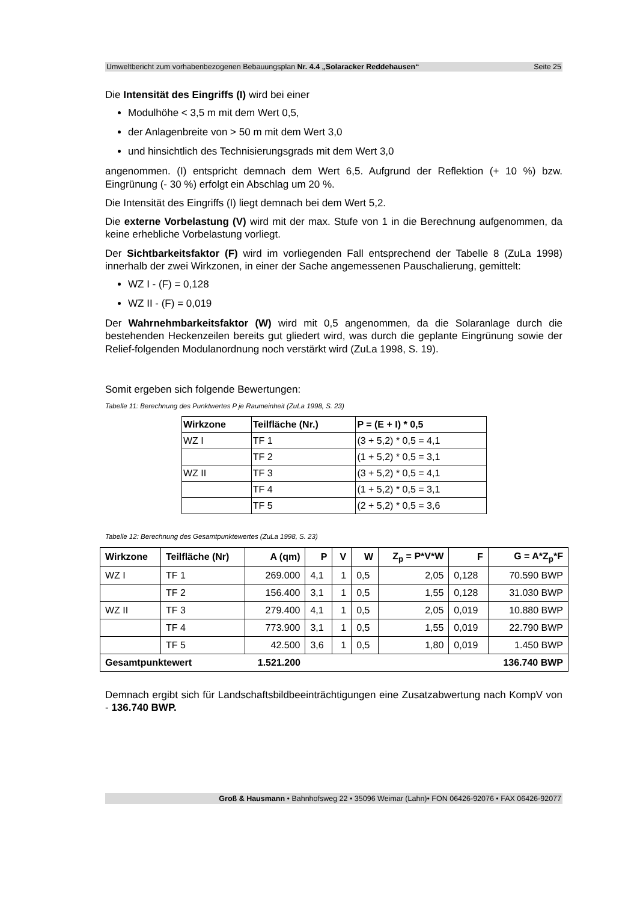Umweltbericht zum vorhabenbezogenen Bebauungsplan Nr. 4.4 „Solaracker Reddehausen“Seite 25
Die Intensität des Eingriffs (I) wird bei einer
Modulhöhe < 3,5 m mit dem Wert 0,5,
der Anlagenbreite von > 50 m mit dem Wert 3,0
und hinsichtlich des Technisierungsgrads mit dem Wert 3,0
angenommen. (I) entspricht demnach dem Wert 6,5. Aufgrund der Reflektion (+ 10 %) bzw. Eingrünung (- 30 %) erfolgt ein Abschlag um 20 %.
Die Intensität des Eingriffs (I) liegt demnach bei dem Wert 5,2.
Die externe Vorbelastung (V) wird mit der max. Stufe von 1 in die Berechnung aufgenommen, da keine erhebliche Vorbelastung vorliegt.
Der Sichtbarkeitsfaktor (F) wird im vorliegenden Fall entsprechend der Tabelle 8 (ZuLa 1998) innerhalb der zwei Wirkzonen, in einer der Sache angemessenen Pauschalierung, gemittelt:
WZ I - (F) = 0,128
WZ II - (F) = 0,019
Der Wahrnehmbarkeitsfaktor (W) wird mit 0,5 angenommen, da die Solaranlage durch die bestehenden Heckenzeilen bereits gut gliedert wird, was durch die geplante Eingrünung sowie der Relief-folgenden Modulanordnung noch verstärkt wird (ZuLa 1998, S. 19).
Somit ergeben sich folgende Bewertungen:
Tabelle 11: Berechnung des Punktwertes P je Raumeinheit (ZuLa 1998, S. 23)
| Wirkzone | Teilfläche (Nr.) | P = (E + I) * 0,5 |
| --- | --- | --- |
| WZ I | TF 1 | (3 + 5,2) * 0,5 = 4,1 |
| | TF 2 | (1 + 5,2) * 0,5 = 3,1 |
| WZ II | TF 3 | (3 + 5,2) * 0,5 = 4,1 |
| | TF 4 | (1 + 5,2) * 0,5 = 3,1 |
| | TF 5 | (2 + 5,2) * 0,5 = 3,6 |
Tabelle 12: Berechnung des Gesamtpunktewertes (ZuLa 1998, S. 23)
| Wirkzone | Teilfläche (Nr) | A (qm) | P | V | W | Z<sub>p</sub> = P*V*W | F | G = A*Z<sub>p</sub>*F |
| --- | --- | --- | --- | --- | --- | --- | --- | --- |
| WZ I | TF 1 | 269.000 | 4,1 | 1 | 0,5 | 2,05 | 0,128 | 70.590 BWP |
| | TF 2 | 156.400 | 3,1 | 1 | 0,5 | 1,55 | 0,128 | 31.030 BWP |
| WZ II | TF 3 | 279.400 | 4,1 | 1 | 0,5 | 2,05 | 0,019 | 10.880 BWP |
| | TF 4 | 773.900 | 3,1 | 1 | 0,5 | 1,55 | 0,019 | 22.790 BWP |
| | TF 5 | 42.500 | 3,6 | 1 | 0,5 | 1,80 | 0,019 | 1.450 BWP |
| Gesamtpunktewert | | 1.521.200 | | | | | | 136.740 BWP |
Demnach ergibt sich für Landschaftsbildbeeinträchtigungen eine Zusatzabwertung nach KompV von - 136.740 BWP.
Groß & Hausmann • Bahnhofsweg 22 • 35096 Weimar (Lahn)• FON 06426-92076 • FAX 06426-92077